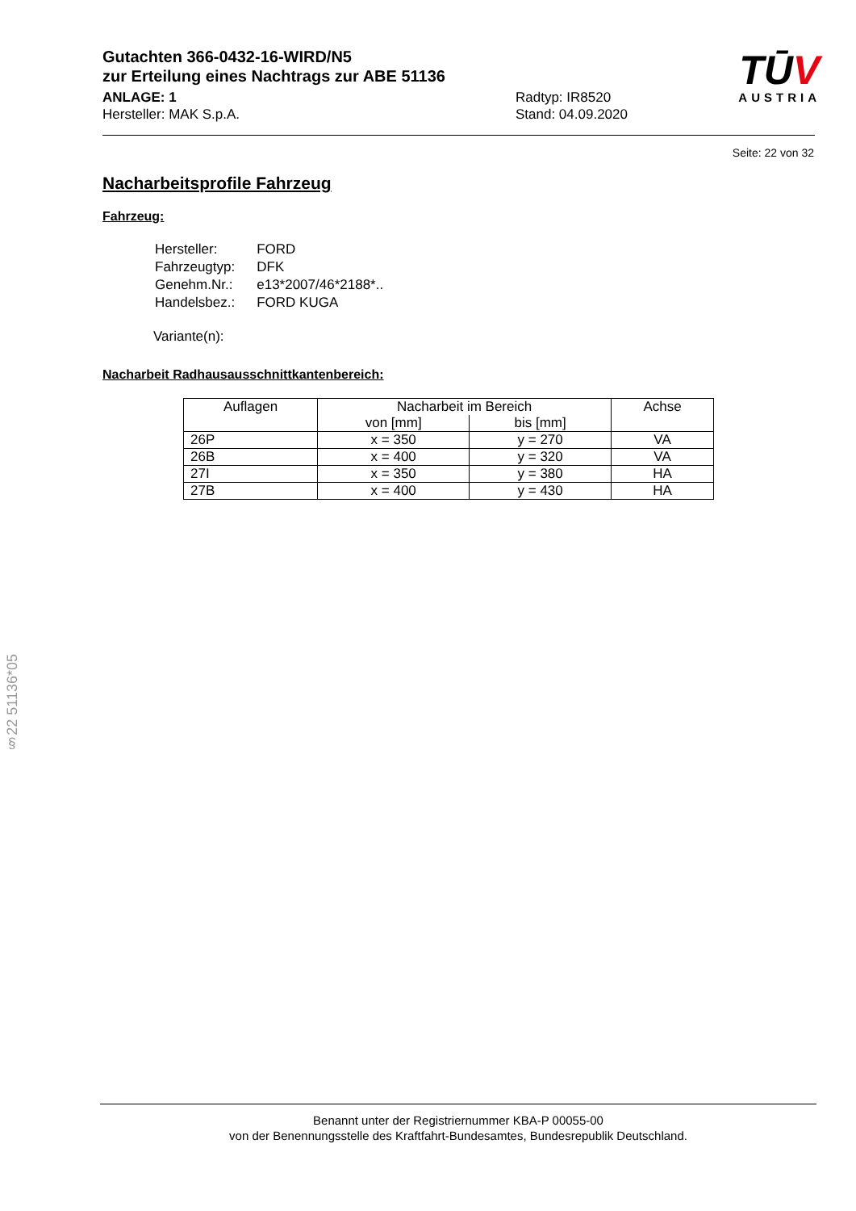Gutachten 366-0432-16-WIRD/N5
zur Erteilung eines Nachtrags zur ABE 51136
ANLAGE: 1
Hersteller: MAK S.p.A.
Radtyp: IR8520
Stand: 04.09.2020
TŪV
AUSTRIA
Seite: 22 von 32
Nacharbeitsprofile Fahrzeug
Fahrzeug:
| Hersteller: | FORD |
| Fahrzeugtyp: | DFK |
| Genehm.Nr.: | e13*2007/46*2188*.. |
| Handelsbez.: | FORD KUGA |
Variante(n):
Nacharbeit Radhausausschnittkantenbereich:
| Auflagen | Nacharbeit im Bereich | | Achse |
| --- | --- | --- | --- |
| | von [mm] | bis [mm] | |
| 26P | x = 350 | y = 270 | VA |
| 26B | x = 400 | y = 320 | VA |
| 27I | x = 350 | y = 380 | HA |
| 27B | x = 400 | y = 430 | HA |
§22 51136*05
Benannt unter der Registriernummer KBA-P 00055-00
von der Benennungsstelle des Kraftfahrt-Bundesamtes, Bundesrepublik Deutschland.